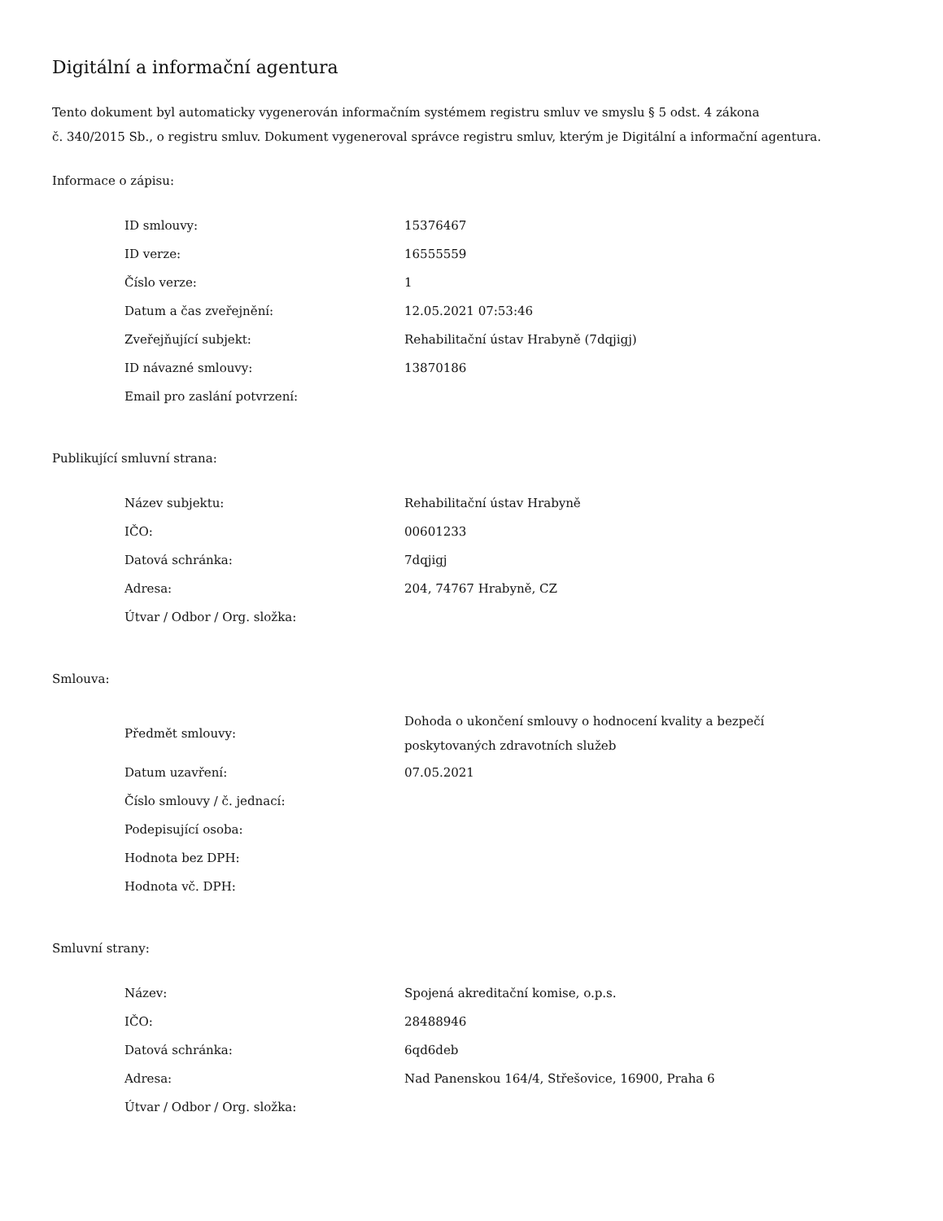Digitální a informační agentura
Tento dokument byl automaticky vygenerován informačním systémem registru smluv ve smyslu § 5 odst. 4 zákona
č. 340/2015 Sb., o registru smluv. Dokument vygeneroval správce registru smluv, kterým je Digitální a informační agentura.
Informace o zápisu:
| ID smlouvy: | 15376467 |
| ID verze: | 16555559 |
| Číslo verze: | 1 |
| Datum a čas zveřejnění: | 12.05.2021 07:53:46 |
| Zveřejňující subjekt: | Rehabilitační ústav Hrabyně (7dqjigj) |
| ID návazné smlouvy: | 13870186 |
| Email pro zaslání potvrzení: | |
Publikující smluvní strana:
| Název subjektu: | Rehabilitační ústav Hrabyně |
| IČO: | 00601233 |
| Datová schránka: | 7dqjigj |
| Adresa: | 204, 74767 Hrabyně, CZ |
| Útvar / Odbor / Org. složka: | |
Smlouva:
| Předmět smlouvy: | Dohoda o ukončení smlouvy o hodnocení kvality a bezpečí poskytovaných zdravotních služeb |
| Datum uzavření: | 07.05.2021 |
| Číslo smlouvy / č. jednací: | |
| Podepisující osoba: | |
| Hodnota bez DPH: | |
| Hodnota vč. DPH: | |
Smluvní strany:
| Název: | Spojená akreditační komise, o.p.s. |
| IČO: | 28488946 |
| Datová schránka: | 6qd6deb |
| Adresa: | Nad Panenskou 164/4, Střešovice, 16900, Praha 6 |
| Útvar / Odbor / Org. složka: | |